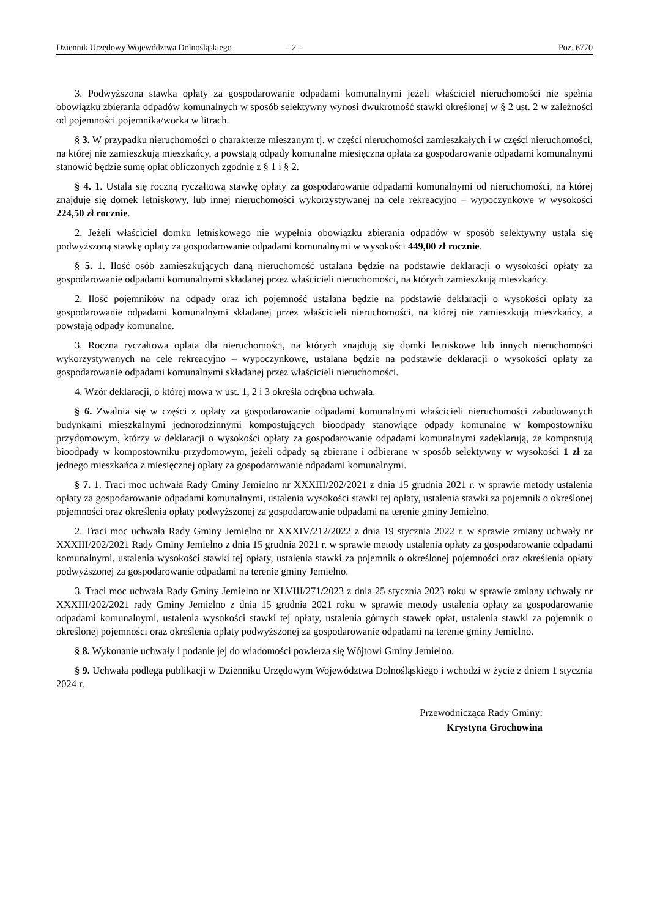Dziennik Urzędowy Województwa Dolnośląskiego – 2 – Poz. 6770
3. Podwyższona stawka opłaty za gospodarowanie odpadami komunalnymi jeżeli właściciel nieruchomości nie spełnia obowiązku zbierania odpadów komunalnych w sposób selektywny wynosi dwukrotność stawki określonej w § 2 ust. 2 w zależności od pojemności pojemnika/worka w litrach.
§ 3. W przypadku nieruchomości o charakterze mieszanym tj. w części nieruchomości zamieszkałych i w części nieruchomości, na której nie zamieszkują mieszkańcy, a powstają odpady komunalne miesięczna opłata za gospodarowanie odpadami komunalnymi stanowić będzie sumę opłat obliczonych zgodnie z § 1 i § 2.
§ 4. 1. Ustala się roczną ryczałtową stawkę opłaty za gospodarowanie odpadami komunalnymi od nieruchomości, na której znajduje się domek letniskowy, lub innej nieruchomości wykorzystywanej na cele rekreacyjno – wypoczynkowe w wysokości 224,50 zł rocznie.
2. Jeżeli właściciel domku letniskowego nie wypełnia obowiązku zbierania odpadów w sposób selektywny ustala się podwyższoną stawkę opłaty za gospodarowanie odpadami komunalnymi w wysokości 449,00 zł rocznie.
§ 5. 1. Ilość osób zamieszkujących daną nieruchomość ustalana będzie na podstawie deklaracji o wysokości opłaty za gospodarowanie odpadami komunalnymi składanej przez właścicieli nieruchomości, na których zamieszkują mieszkańcy.
2. Ilość pojemników na odpady oraz ich pojemność ustalana będzie na podstawie deklaracji o wysokości opłaty za gospodarowanie odpadami komunalnymi składanej przez właścicieli nieruchomości, na której nie zamieszkują mieszkańcy, a powstają odpady komunalne.
3. Roczna ryczałtowa opłata dla nieruchomości, na których znajdują się domki letniskowe lub innych nieruchomości wykorzystywanych na cele rekreacyjno – wypoczynkowe, ustalana będzie na podstawie deklaracji o wysokości opłaty za gospodarowanie odpadami komunalnymi składanej przez właścicieli nieruchomości.
4. Wzór deklaracji, o której mowa w ust. 1, 2 i 3 określa odrębna uchwała.
§ 6. Zwalnia się w części z opłaty za gospodarowanie odpadami komunalnymi właścicieli nieruchomości zabudowanych budynkami mieszkalnymi jednorodzinnymi kompostujących bioodpady stanowiące odpady komunalne w kompostowniku przydomowym, którzy w deklaracji o wysokości opłaty za gospodarowanie odpadami komunalnymi zadeklarują, że kompostują bioodpady w kompostowniku przydomowym, jeżeli odpady są zbierane i odbierane w sposób selektywny w wysokości 1 zł za jednego mieszkańca z miesięcznej opłaty za gospodarowanie odpadami komunalnymi.
§ 7. 1. Traci moc uchwała Rady Gminy Jemielno nr XXXIII/202/2021 z dnia 15 grudnia 2021 r. w sprawie metody ustalenia opłaty za gospodarowanie odpadami komunalnymi, ustalenia wysokości stawki tej opłaty, ustalenia stawki za pojemnik o określonej pojemności oraz określenia opłaty podwyższonej za gospodarowanie odpadami na terenie gminy Jemielno.
2. Traci moc uchwała Rady Gminy Jemielno nr XXXIV/212/2022 z dnia 19 stycznia 2022 r. w sprawie zmiany uchwały nr XXXIII/202/2021 Rady Gminy Jemielno z dnia 15 grudnia 2021 r. w sprawie metody ustalenia opłaty za gospodarowanie odpadami komunalnymi, ustalenia wysokości stawki tej opłaty, ustalenia stawki za pojemnik o określonej pojemności oraz określenia opłaty podwyższonej za gospodarowanie odpadami na terenie gminy Jemielno.
3. Traci moc uchwała Rady Gminy Jemielno nr XLVIII/271/2023 z dnia 25 stycznia 2023 roku w sprawie zmiany uchwały nr XXXIII/202/2021 rady Gminy Jemielno z dnia 15 grudnia 2021 roku w sprawie metody ustalenia opłaty za gospodarowanie odpadami komunalnymi, ustalenia wysokości stawki tej opłaty, ustalenia górnych stawek opłat, ustalenia stawki za pojemnik o określonej pojemności oraz określenia opłaty podwyższonej za gospodarowanie odpadami na terenie gminy Jemielno.
§ 8. Wykonanie uchwały i podanie jej do wiadomości powierza się Wójtowi Gminy Jemielno.
§ 9. Uchwała podlega publikacji w Dzienniku Urzędowym Województwa Dolnośląskiego i wchodzi w życie z dniem 1 stycznia 2024 r.
Przewodnicząca Rady Gminy:
Krystyna Grochowina